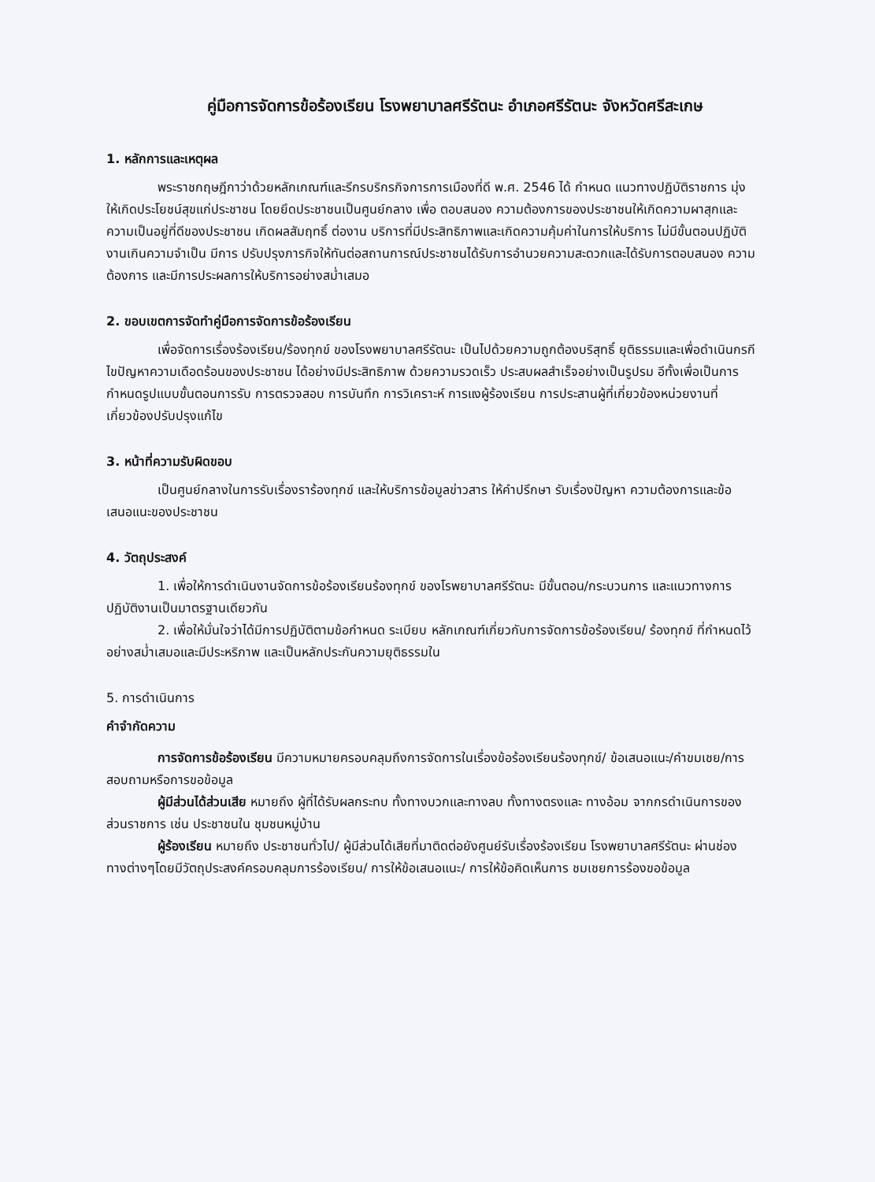คู่มือการจัดการข้อร้องเรียน โรงพยาบาลศรีรัตนะ อำเภอศรีรัตนะ จังหวัดศรีสะเกษ
1. หลักการและเหตุผล
พระราชกฤษฎีกาว่าด้วยหลักเกณฑ์และรีกรบริกรกิจการการเมืองที่ดี พ.ศ. 2546 ได้ กำหนด แนวทางปฏิบัติราชการ มุ่งให้เกิดประโยชน์สุขแก่ประชาชน โดยยึดประชาชนเป็นศูนย์กลาง เพื่อ ตอบสนอง ความต้องการของประชาชนให้เกิดความผาสุกและความเป็นอยู่ที่ดีของประชาชน เกิดผลสัมฤทธิ์ ต่องาน บริการที่มีประสิทธิภาพและเกิดความคุ้มค่าในการให้บริการ ไม่มีขั้นตอนปฏิบัติงานเกินความจำเป็น มีการ ปรับปรุงภารกิจให้ทันต่อสถานการณ์ประชาชนได้รับการอำนวยความสะดวกและได้รับการตอบสนอง ความ ต้องการ และมีการประผลการให้บริการอย่างสม่ำเสมอ
2. ขอบเขตการจัดทำคู่มือการจัดการข้อร้องเรียน
เพื่อจัดการเรื่องร้องเรียน/ร้องทุกข์ ของโรงพยาบาลศรีรัตนะ เป็นไปด้วยความถูกต้องบริสุทธิ์ ยุติธรรมและเพื่อดำเนินกรกีไขปัญหาความเดือดร้อนของประชาชน ได้อย่างมีประสิทธิภาพ ด้วยความรวดเร็ว ประสบผลสำเร็จอย่างเป็นรูปรม อีทั้งเพื่อเป็นการกำหนดรูปแบบขั้นตอนการรับ การตรวจสอบ การบันทึก การวิเคราะห์ การแงผู้ร้องเรียน การประสานผู้ที่เกี่ยวข้องหน่วยงานที่เกี่ยวข้องปรับปรุงแก้ไข
3. หน้าที่ความรับผิดขอบ
เป็นศูนย์กลางในการรับเรื่องราร้องทุกข์ และให้บริการข้อมูลข่าวสาร ให้คำปรึกษา รับเรื่องปัญหา ความต้องการและข้อเสนอแนะของประชาชน
4. วัตถุประสงค์
1. เพื่อให้การดำเนินงานจัดการข้อร้องเรียนร้องทุกข์ ของโรพยาบาลศรีรัตนะ มีขั้นตอน/กระบวนการ และแนวทางการปฏิบัติงานเป็นมาตรฐานเดียวกัน
2. เพื่อให้มั่นใจว่าได้มีการปฏิบัติตามข้อกำหนด ระเบียบ หลักเกณฑ์เกี่ยวกับการจัดการข้อร้องเรียน/ ร้องทุกข์ ที่กำหนดไว้อย่างสม่ำเสมอและมีประหริภาพ และเป็นหลักประกันความยุติธรรมใน
5. การดำเนินการ
คำจำกัดความ
การจัดการข้อร้องเรียน มีความหมายครอบคลุมถึงการจัดการในเรื่องข้อร้องเรียนร้องทุกข์/ ข้อเสนอแนะ/คำขมเชย/การสอบถามหรือการขอข้อมูล
ผู้มีส่วนได้ส่วนเสีย หมายถึง ผู้ที่ได้รับผลกระทบ ทั้งทางบวกและทางลบ ทั้งทางตรงและ ทางอ้อม จากกรดำเนินการของส่วนราชการ เช่น ประชาชนใน ชุมชนหมู่บ้าน
ผู้ร้องเรียน หมายถึง ประชาชนทั่วไป/ ผู้มีส่วนได้เสียที่มาติดต่อยังศูนย์รับเรื่องร้องเรียน โรงพยาบาลศรีรัตนะ ผ่านช่องทางต่างๆโดยมีวัตถุประสงค์ครอบคลุมการร้องเรียน/ การให้ข้อเสนอแนะ/ การให้ข้อคิดเห็นการ ชมเชยการร้องขอข้อมูล